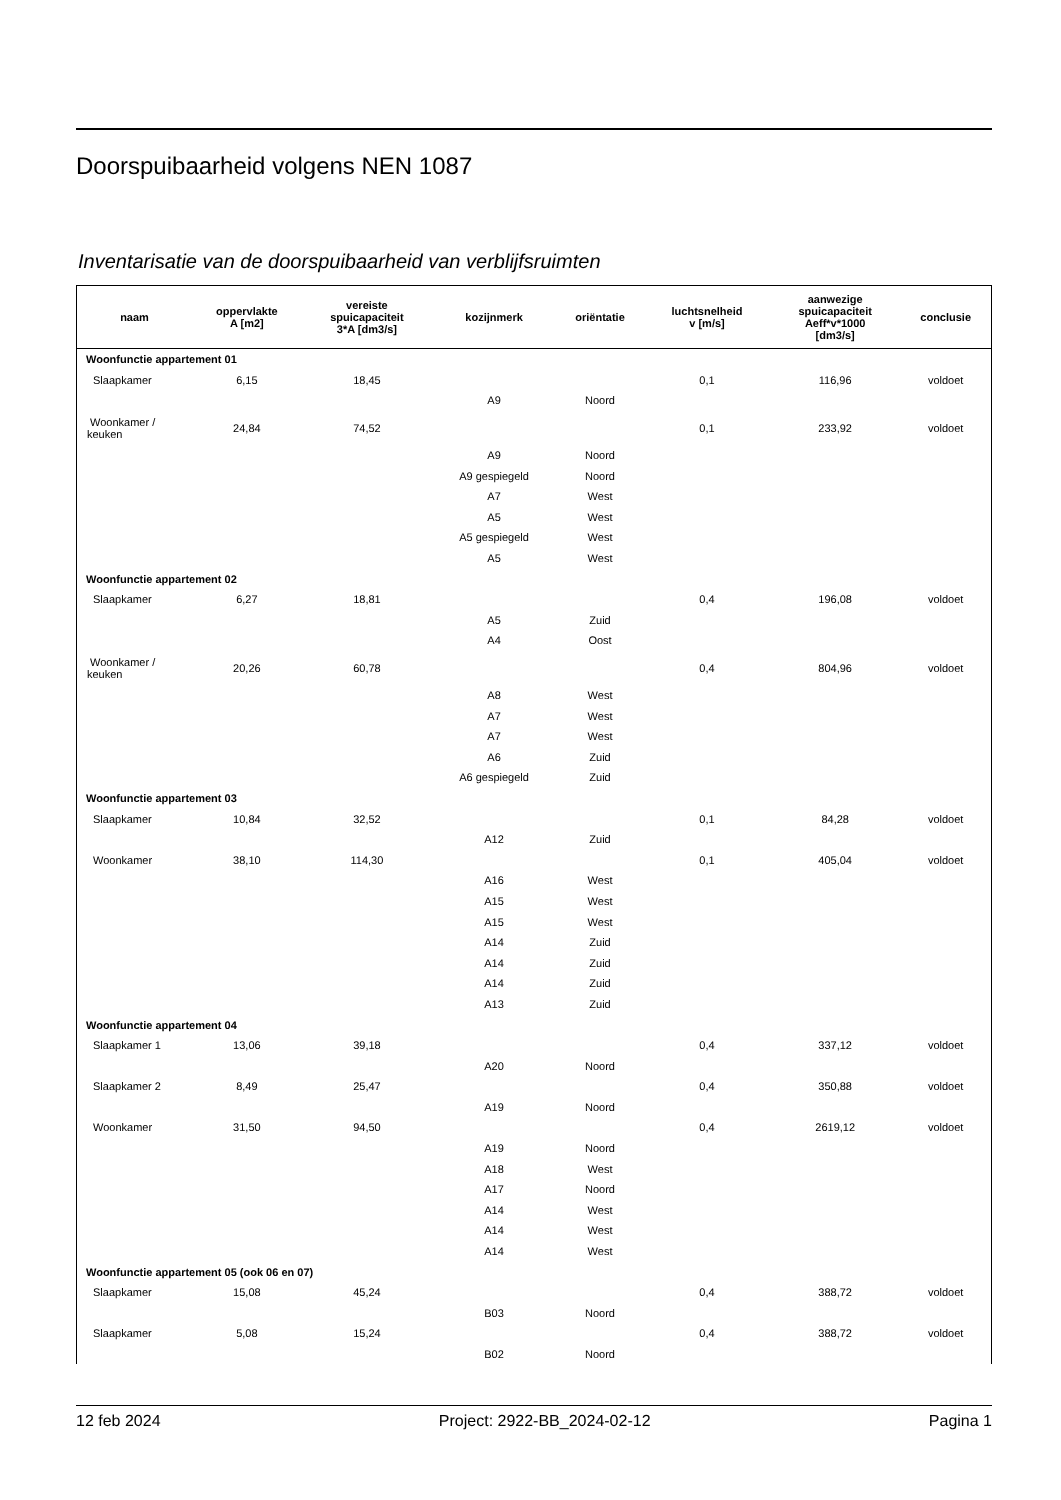Doorspuibaarheid volgens NEN 1087
Inventarisatie van de doorspuibaarheid van verblijfsruimten
| naam | oppervlakte A [m2] | vereiste spuicapaciteit 3*A [dm3/s] | kozijnmerk | oriëntatie | luchtsnelheid v [m/s] | aanwezige spuicapaciteit Aeff*v*1000 [dm3/s] | conclusie |
| --- | --- | --- | --- | --- | --- | --- | --- |
| Woonfunctie appartement 01 | | | | | | | |
| Slaapkamer | 6,15 | 18,45 | | | 0,1 | 116,96 | voldoet |
| | | | A9 | Noord | | | |
| Woonkamer / keuken | 24,84 | 74,52 | | | 0,1 | 233,92 | voldoet |
| | | | A9 | Noord | | | |
| | | | A9 gespiegeld | Noord | | | |
| | | | A7 | West | | | |
| | | | A5 | West | | | |
| | | | A5 gespiegeld | West | | | |
| | | | A5 | West | | | |
| Woonfunctie appartement 02 | | | | | | | |
| Slaapkamer | 6,27 | 18,81 | | | 0,4 | 196,08 | voldoet |
| | | | A5 | Zuid | | | |
| | | | A4 | Oost | | | |
| Woonkamer / keuken | 20,26 | 60,78 | | | 0,4 | 804,96 | voldoet |
| | | | A8 | West | | | |
| | | | A7 | West | | | |
| | | | A7 | West | | | |
| | | | A6 | Zuid | | | |
| | | | A6 gespiegeld | Zuid | | | |
| Woonfunctie appartement 03 | | | | | | | |
| Slaapkamer | 10,84 | 32,52 | | | 0,1 | 84,28 | voldoet |
| | | | A12 | Zuid | | | |
| Woonkamer | 38,10 | 114,30 | | | 0,1 | 405,04 | voldoet |
| | | | A16 | West | | | |
| | | | A15 | West | | | |
| | | | A15 | West | | | |
| | | | A14 | Zuid | | | |
| | | | A14 | Zuid | | | |
| | | | A14 | Zuid | | | |
| | | | A13 | Zuid | | | |
| Woonfunctie appartement 04 | | | | | | | |
| Slaapkamer 1 | 13,06 | 39,18 | | | 0,4 | 337,12 | voldoet |
| | | | A20 | Noord | | | |
| Slaapkamer 2 | 8,49 | 25,47 | | | 0,4 | 350,88 | voldoet |
| | | | A19 | Noord | | | |
| Woonkamer | 31,50 | 94,50 | | | 0,4 | 2619,12 | voldoet |
| | | | A19 | Noord | | | |
| | | | A18 | West | | | |
| | | | A17 | Noord | | | |
| | | | A14 | West | | | |
| | | | A14 | West | | | |
| | | | A14 | West | | | |
| Woonfunctie appartement 05 (ook 06 en 07) | | | | | | | |
| Slaapkamer | 15,08 | 45,24 | | | 0,4 | 388,72 | voldoet |
| | | | B03 | Noord | | | |
| Slaapkamer | 5,08 | 15,24 | | | 0,4 | 388,72 | voldoet |
| | | | B02 | Noord | | | |
12 feb 2024 Project: 2922-BB_2024-02-12 Pagina 1